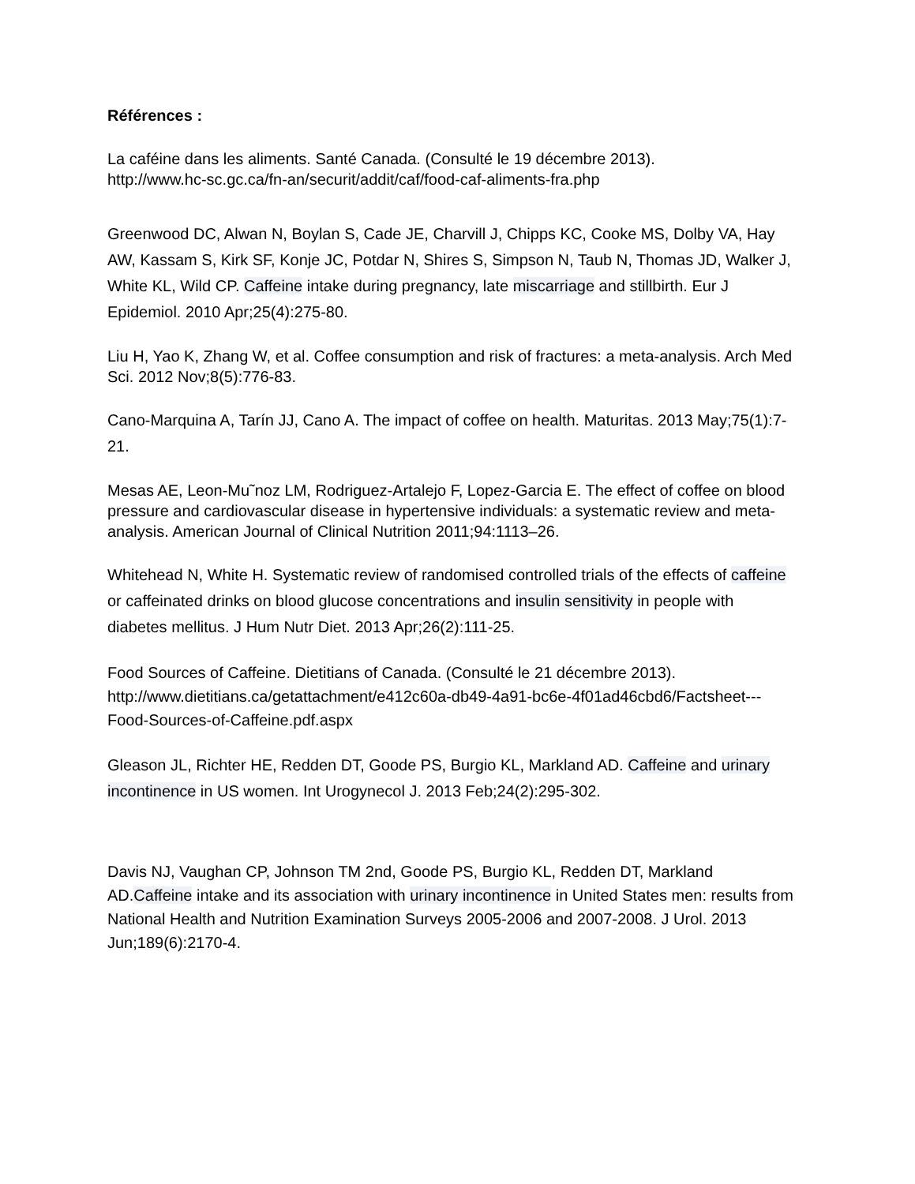Références :
La caféine dans les aliments. Santé Canada. (Consulté le 19 décembre 2013).
http://www.hc-sc.gc.ca/fn-an/securit/addit/caf/food-caf-aliments-fra.php
Greenwood DC, Alwan N, Boylan S, Cade JE, Charvill J, Chipps KC, Cooke MS, Dolby VA, Hay AW, Kassam S, Kirk SF, Konje JC, Potdar N, Shires S, Simpson N, Taub N, Thomas JD, Walker J, White KL, Wild CP. Caffeine intake during pregnancy, late miscarriage and stillbirth. Eur J Epidemiol. 2010 Apr;25(4):275-80.
Liu H, Yao K, Zhang W, et al. Coffee consumption and risk of fractures: a meta-analysis. Arch Med Sci. 2012 Nov;8(5):776-83.
Cano-Marquina A, Tarín JJ, Cano A. The impact of coffee on health. Maturitas. 2013 May;75(1):7-21.
Mesas AE, Leon-Mu˜noz LM, Rodriguez-Artalejo F, Lopez-Garcia E. The effect of coffee on blood pressure and cardiovascular disease in hypertensive individuals: a systematic review and meta-analysis. American Journal of Clinical Nutrition 2011;94:1113–26.
Whitehead N, White H. Systematic review of randomised controlled trials of the effects of caffeine or caffeinated drinks on blood glucose concentrations and insulin sensitivity in people with diabetes mellitus. J Hum Nutr Diet. 2013 Apr;26(2):111-25.
Food Sources of Caffeine. Dietitians of Canada. (Consulté le 21 décembre 2013). http://www.dietitians.ca/getattachment/e412c60a-db49-4a91-bc6e-4f01ad46cbd6/Factsheet---Food-Sources-of-Caffeine.pdf.aspx
Gleason JL, Richter HE, Redden DT, Goode PS, Burgio KL, Markland AD. Caffeine and urinary incontinence in US women. Int Urogynecol J. 2013 Feb;24(2):295-302.
Davis NJ, Vaughan CP, Johnson TM 2nd, Goode PS, Burgio KL, Redden DT, Markland AD.Caffeine intake and its association with urinary incontinence in United States men: results from National Health and Nutrition Examination Surveys 2005-2006 and 2007-2008. J Urol. 2013 Jun;189(6):2170-4.